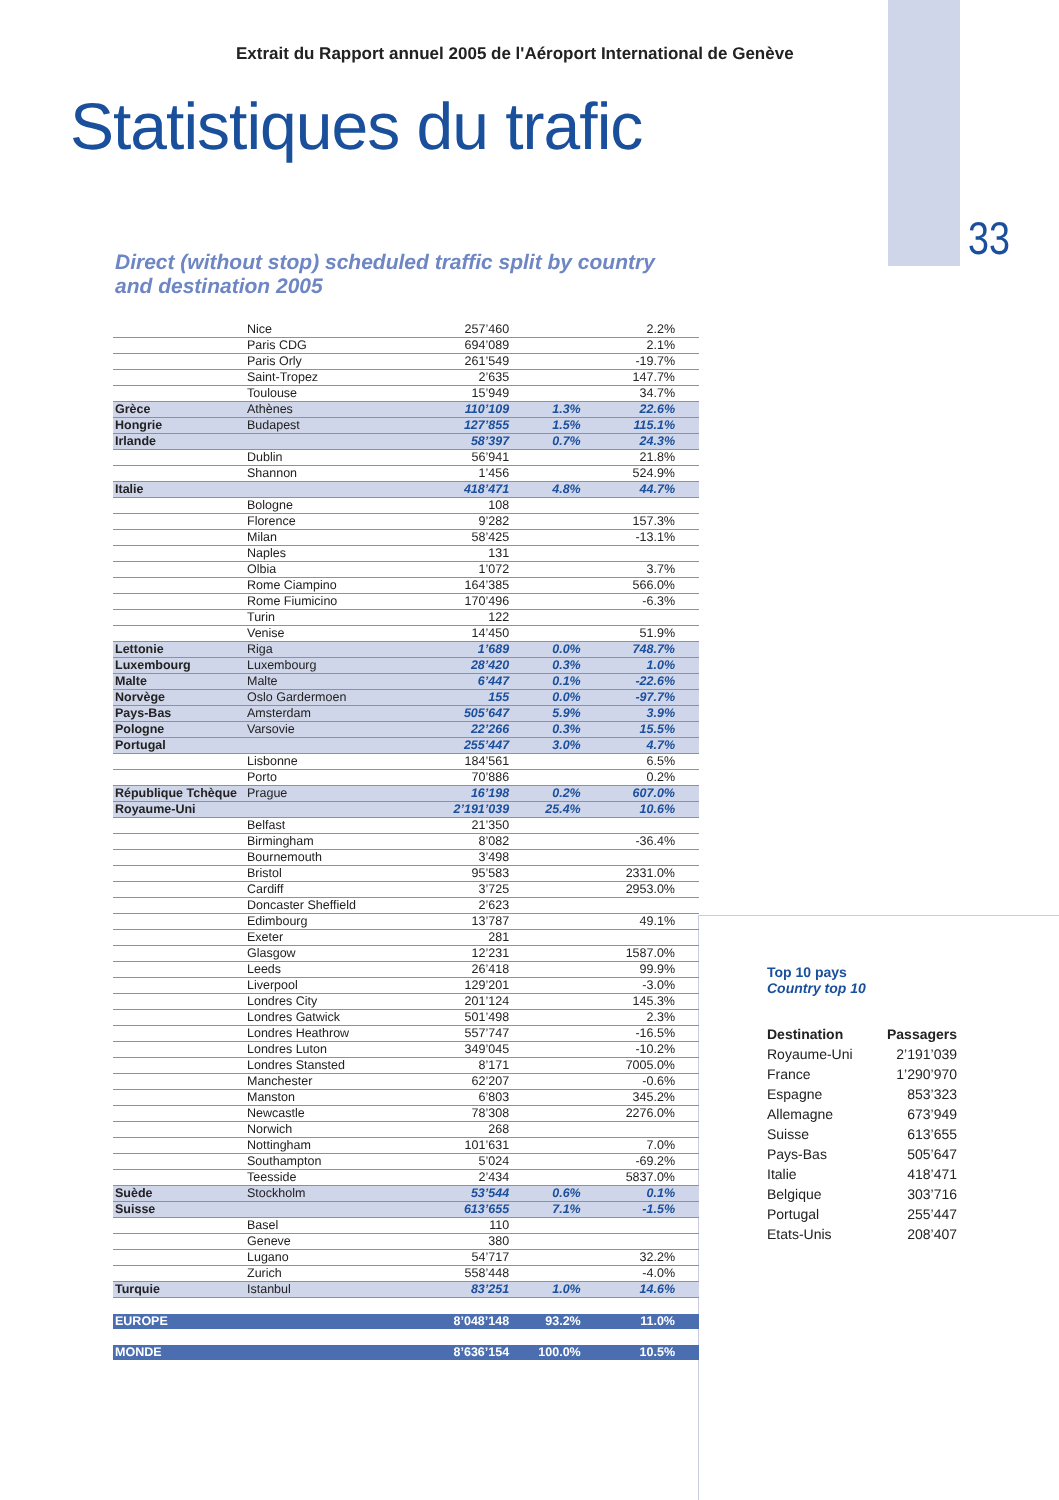Extrait du Rapport annuel 2005 de l'Aéroport International de Genève
Statistiques du trafic
33
Direct (without stop) scheduled traffic split by country
and destination 2005
| | Nice | 257’460 | | 2.2% |
| | Paris CDG | 694’089 | | 2.1% |
| | Paris Orly | 261’549 | | -19.7% |
| | Saint-Tropez | 2’635 | | 147.7% |
| | Toulouse | 15’949 | | 34.7% |
| Grèce | Athènes | 110’109 | 1.3% | 22.6% |
| Hongrie | Budapest | 127’855 | 1.5% | 115.1% |
| Irlande | | 58’397 | 0.7% | 24.3% |
| | Dublin | 56’941 | | 21.8% |
| | Shannon | 1’456 | | 524.9% |
| Italie | | 418’471 | 4.8% | 44.7% |
| | Bologne | 108 | | |
| | Florence | 9’282 | | 157.3% |
| | Milan | 58’425 | | -13.1% |
| | Naples | 131 | | |
| | Olbia | 1’072 | | 3.7% |
| | Rome Ciampino | 164’385 | | 566.0% |
| | Rome Fiumicino | 170’496 | | -6.3% |
| | Turin | 122 | | |
| | Venise | 14’450 | | 51.9% |
| Lettonie | Riga | 1’689 | 0.0% | 748.7% |
| Luxembourg | Luxembourg | 28’420 | 0.3% | 1.0% |
| Malte | Malte | 6’447 | 0.1% | -22.6% |
| Norvège | Oslo Gardermoen | 155 | 0.0% | -97.7% |
| Pays-Bas | Amsterdam | 505’647 | 5.9% | 3.9% |
| Pologne | Varsovie | 22’266 | 0.3% | 15.5% |
| Portugal | | 255’447 | 3.0% | 4.7% |
| | Lisbonne | 184’561 | | 6.5% |
| | Porto | 70’886 | | 0.2% |
| République Tchèque | Prague | 16’198 | 0.2% | 607.0% |
| Royaume-Uni | | 2’191’039 | 25.4% | 10.6% |
| | Belfast | 21’350 | | |
| | Birmingham | 8’082 | | -36.4% |
| | Bournemouth | 3’498 | | |
| | Bristol | 95’583 | | 2331.0% |
| | Cardiff | 3’725 | | 2953.0% |
| | Doncaster Sheffield | 2’623 | | |
| | Edimbourg | 13’787 | | 49.1% |
| | Exeter | 281 | | |
| | Glasgow | 12’231 | | 1587.0% |
| | Leeds | 26’418 | | 99.9% |
| | Liverpool | 129’201 | | -3.0% |
| | Londres City | 201’124 | | 145.3% |
| | Londres Gatwick | 501’498 | | 2.3% |
| | Londres Heathrow | 557’747 | | -16.5% |
| | Londres Luton | 349’045 | | -10.2% |
| | Londres Stansted | 8’171 | | 7005.0% |
| | Manchester | 62’207 | | -0.6% |
| | Manston | 6’803 | | 345.2% |
| | Newcastle | 78’308 | | 2276.0% |
| | Norwich | 268 | | |
| | Nottingham | 101’631 | | 7.0% |
| | Southampton | 5’024 | | -69.2% |
| | Teesside | 2’434 | | 5837.0% |
| Suède | Stockholm | 53’544 | 0.6% | 0.1% |
| Suisse | | 613’655 | 7.1% | -1.5% |
| | Basel | 110 | | |
| | Geneve | 380 | | |
| | Lugano | 54’717 | | 32.2% |
| | Zurich | 558’448 | | -4.0% |
| Turquie | Istanbul | 83’251 | 1.0% | 14.6% |
| EUROPE | | 8’048’148 | 93.2% | 11.0% |
| MONDE | | 8’636’154 | 100.0% | 10.5% |
Top 10 pays
Country top 10
| Destination | Passagers |
| --- | --- |
| Royaume-Uni | 2’191’039 |
| France | 1’290’970 |
| Espagne | 853’323 |
| Allemagne | 673’949 |
| Suisse | 613’655 |
| Pays-Bas | 505’647 |
| Italie | 418’471 |
| Belgique | 303’716 |
| Portugal | 255’447 |
| Etats-Unis | 208’407 |